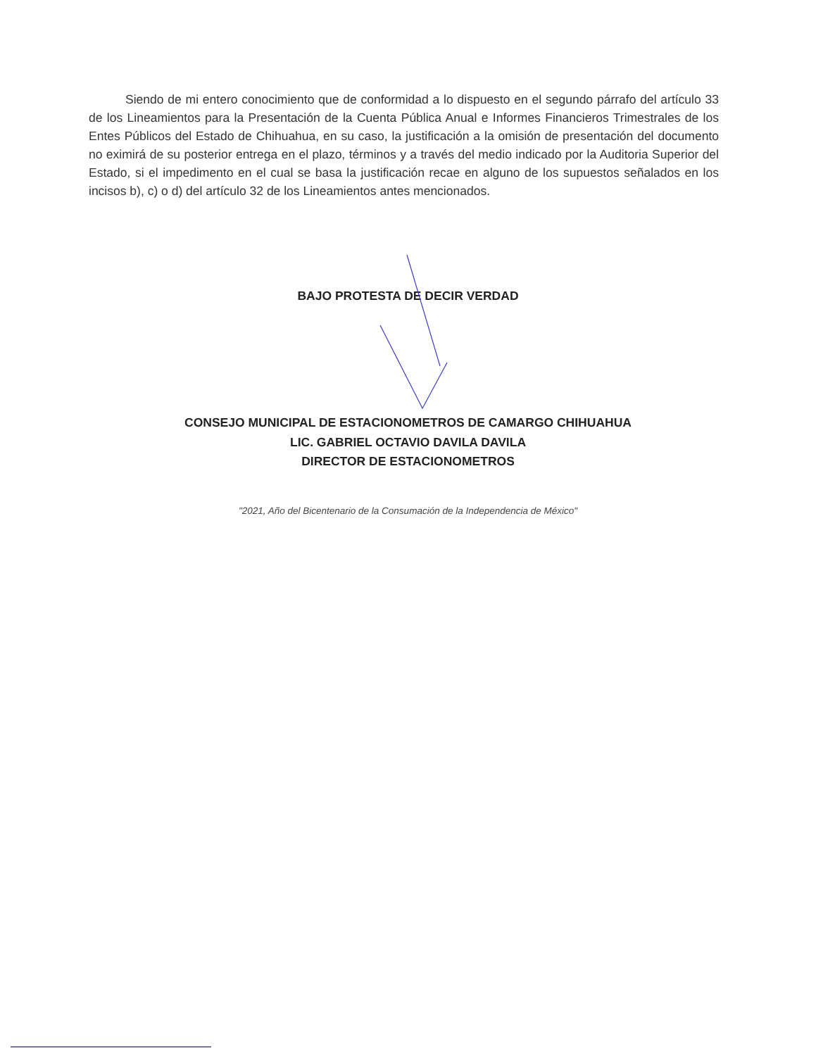Siendo de mi entero conocimiento que de conformidad a lo dispuesto en el segundo párrafo del artículo 33 de los Lineamientos para la Presentación de la Cuenta Pública Anual e Informes Financieros Trimestrales de los Entes Públicos del Estado de Chihuahua, en su caso, la justificación a la omisión de presentación del documento no eximirá de su posterior entrega en el plazo, términos y a través del medio indicado por la Auditoria Superior del Estado, si el impedimento en el cual se basa la justificación recae en alguno de los supuestos señalados en los incisos b), c) o d) del artículo 32 de los Lineamientos antes mencionados.
BAJO PROTESTA DE DECIR VERDAD
CONSEJO MUNICIPAL DE ESTACIONOMETROS DE CAMARGO CHIHUAHUA
LIC. GABRIEL OCTAVIO DAVILA DAVILA
DIRECTOR DE ESTACIONOMETROS
"2021, Año del Bicentenario de la Consumación de la Independencia de México"